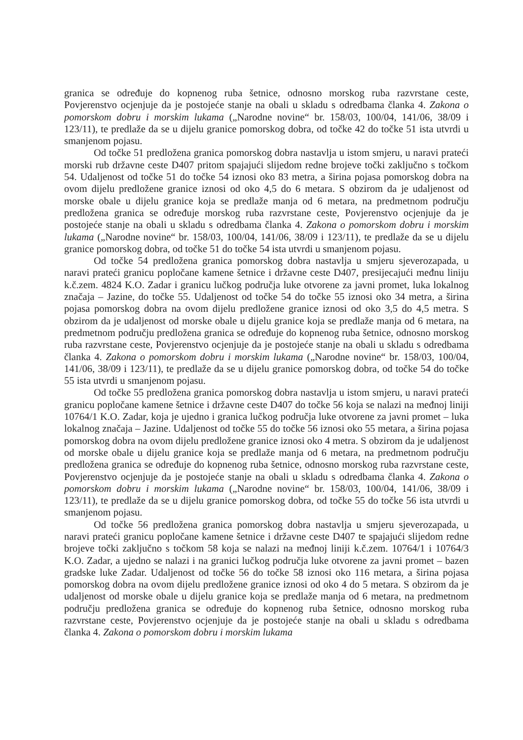granica se određuje do kopnenog ruba šetnice, odnosno morskog ruba razvrstane ceste, Povjerenstvo ocjenjuje da je postojeće stanje na obali u skladu s odredbama članka 4. Zakona o pomorskom dobru i morskim lukama („Narodne novine“ br. 158/03, 100/04, 141/06, 38/09 i 123/11), te predlaže da se u dijelu granice pomorskog dobra, od točke 42 do točke 51 ista utvrdi u smanjenom pojasu.
Od točke 51 predložena granica pomorskog dobra nastavlja u istom smjeru, u naravi prateći morski rub državne ceste D407 pritom spajajući slijedom redne brojeve točki zaključno s točkom 54. Udaljenost od točke 51 do točke 54 iznosi oko 83 metra, a širina pojasa pomorskog dobra na ovom dijelu predložene granice iznosi od oko 4,5 do 6 metara. S obzirom da je udaljenost od morske obale u dijelu granice koja se predlaže manja od 6 metara, na predmetnom području predložena granica se određuje morskog ruba razvrstane ceste, Povjerenstvo ocjenjuje da je postojeće stanje na obali u skladu s odredbama članka 4. Zakona o pomorskom dobru i morskim lukama („Narodne novine“ br. 158/03, 100/04, 141/06, 38/09 i 123/11), te predlaže da se u dijelu granice pomorskog dobra, od točke 51 do točke 54 ista utvrdi u smanjenom pojasu.
Od točke 54 predložena granica pomorskog dobra nastavlja u smjeru sjeverozapada, u naravi prateći granicu popločane kamene šetnice i državne ceste D407, presijecajući međnu liniju k.č.zem. 4824 K.O. Zadar i granicu lučkog područja luke otvorene za javni promet, luka lokalnog značaja – Jazine, do točke 55. Udaljenost od točke 54 do točke 55 iznosi oko 34 metra, a širina pojasa pomorskog dobra na ovom dijelu predložene granice iznosi od oko 3,5 do 4,5 metra. S obzirom da je udaljenost od morske obale u dijelu granice koja se predlaže manja od 6 metara, na predmetnom području predložena granica se određuje do kopnenog ruba šetnice, odnosno morskog ruba razvrstane ceste, Povjerenstvo ocjenjuje da je postojeće stanje na obali u skladu s odredbama članka 4. Zakona o pomorskom dobru i morskim lukama („Narodne novine“ br. 158/03, 100/04, 141/06, 38/09 i 123/11), te predlaže da se u dijelu granice pomorskog dobra, od točke 54 do točke 55 ista utvrdi u smanjenom pojasu.
Od točke 55 predložena granica pomorskog dobra nastavlja u istom smjeru, u naravi prateći granicu popločane kamene šetnice i državne ceste D407 do točke 56 koja se nalazi na međnoj liniji 10764/1 K.O. Zadar, koja je ujedno i granica lučkog područja luke otvorene za javni promet – luka lokalnog značaja – Jazine. Udaljenost od točke 55 do točke 56 iznosi oko 55 metara, a širina pojasa pomorskog dobra na ovom dijelu predložene granice iznosi oko 4 metra. S obzirom da je udaljenost od morske obale u dijelu granice koja se predlaže manja od 6 metara, na predmetnom području predložena granica se određuje do kopnenog ruba šetnice, odnosno morskog ruba razvrstane ceste, Povjerenstvo ocjenjuje da je postojeće stanje na obali u skladu s odredbama članka 4. Zakona o pomorskom dobru i morskim lukama („Narodne novine“ br. 158/03, 100/04, 141/06, 38/09 i 123/11), te predlaže da se u dijelu granice pomorskog dobra, od točke 55 do točke 56 ista utvrdi u smanjenom pojasu.
Od točke 56 predložena granica pomorskog dobra nastavlja u smjeru sjeverozapada, u naravi prateći granicu popločane kamene šetnice i državne ceste D407 te spajajući slijedom redne brojeve točki zaključno s točkom 58 koja se nalazi na međnoj liniji k.č.zem. 10764/1 i 10764/3 K.O. Zadar, a ujedno se nalazi i na granici lučkog područja luke otvorene za javni promet – bazen gradske luke Zadar. Udaljenost od točke 56 do točke 58 iznosi oko 116 metara, a širina pojasa pomorskog dobra na ovom dijelu predložene granice iznosi od oko 4 do 5 metara. S obzirom da je udaljenost od morske obale u dijelu granice koja se predlaže manja od 6 metara, na predmetnom području predložena granica se određuje do kopnenog ruba šetnice, odnosno morskog ruba razvrstane ceste, Povjerenstvo ocjenjuje da je postojeće stanje na obali u skladu s odredbama članka 4. Zakona o pomorskom dobru i morskim lukama